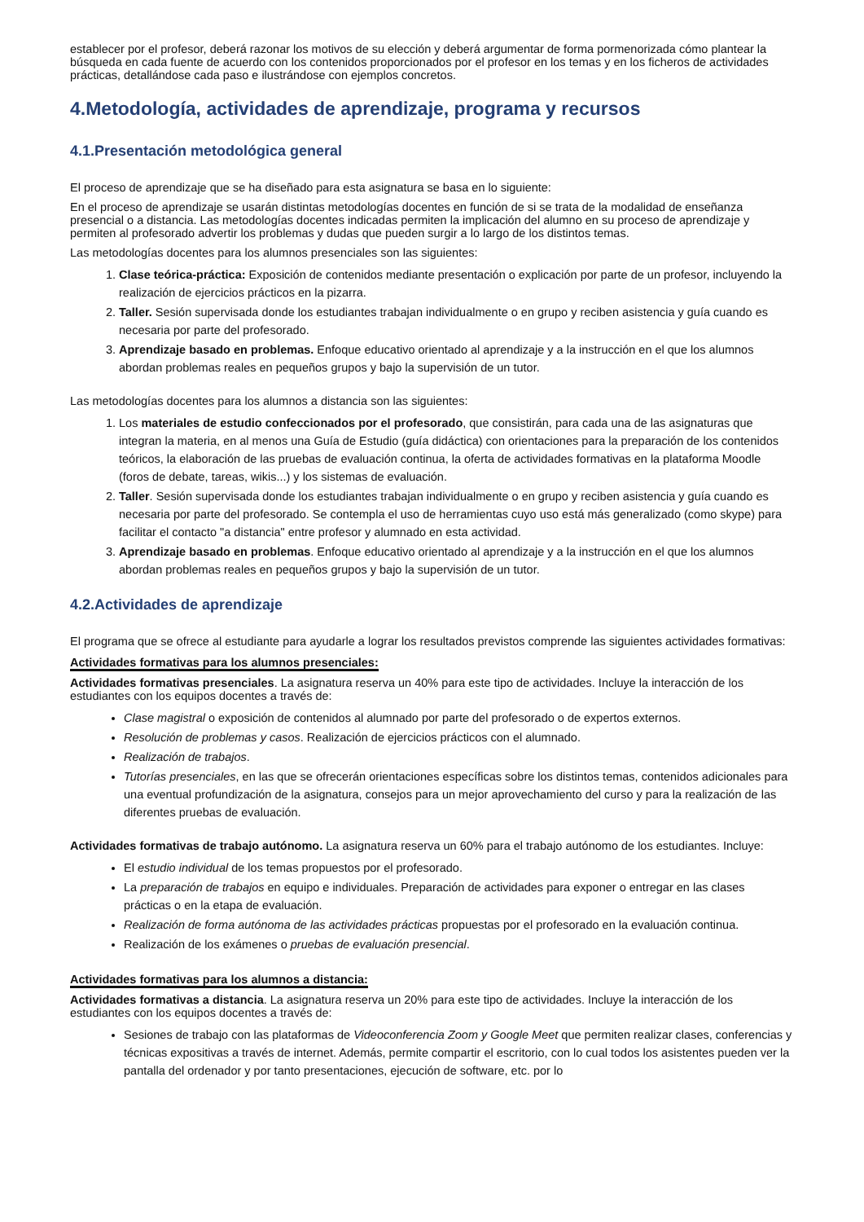establecer por el profesor, deberá razonar los motivos de su elección y deberá argumentar de forma pormenorizada cómo plantear la búsqueda en cada fuente de acuerdo con los contenidos proporcionados por el profesor en los temas y en los ficheros de actividades prácticas, detallándose cada paso e ilustrándose con ejemplos concretos.
4.Metodología, actividades de aprendizaje, programa y recursos
4.1.Presentación metodológica general
El proceso de aprendizaje que se ha diseñado para esta asignatura se basa en lo siguiente:
En el proceso de aprendizaje se usarán distintas metodologías docentes en función de si se trata de la modalidad de enseñanza presencial o a distancia. Las metodologías docentes indicadas permiten la implicación del alumno en su proceso de aprendizaje y permiten al profesorado advertir los problemas y dudas que pueden surgir a lo largo de los distintos temas.
Las metodologías docentes para los alumnos presenciales son las siguientes:
1. Clase teórica-práctica: Exposición de contenidos mediante presentación o explicación por parte de un profesor, incluyendo la realización de ejercicios prácticos en la pizarra.
2. Taller. Sesión supervisada donde los estudiantes trabajan individualmente o en grupo y reciben asistencia y guía cuando es necesaria por parte del profesorado.
3. Aprendizaje basado en problemas. Enfoque educativo orientado al aprendizaje y a la instrucción en el que los alumnos abordan problemas reales en pequeños grupos y bajo la supervisión de un tutor.
Las metodologías docentes para los alumnos a distancia son las siguientes:
1. Los materiales de estudio confeccionados por el profesorado, que consistirán, para cada una de las asignaturas que integran la materia, en al menos una Guía de Estudio (guía didáctica) con orientaciones para la preparación de los contenidos teóricos, la elaboración de las pruebas de evaluación continua, la oferta de actividades formativas en la plataforma Moodle (foros de debate, tareas, wikis...) y los sistemas de evaluación.
2. Taller. Sesión supervisada donde los estudiantes trabajan individualmente o en grupo y reciben asistencia y guía cuando es necesaria por parte del profesorado. Se contempla el uso de herramientas cuyo uso está más generalizado (como skype) para facilitar el contacto "a distancia" entre profesor y alumnado en esta actividad.
3. Aprendizaje basado en problemas. Enfoque educativo orientado al aprendizaje y a la instrucción en el que los alumnos abordan problemas reales en pequeños grupos y bajo la supervisión de un tutor.
4.2.Actividades de aprendizaje
El programa que se ofrece al estudiante para ayudarle a lograr los resultados previstos comprende las siguientes actividades formativas:
Actividades formativas para los alumnos presenciales:
Actividades formativas presenciales. La asignatura reserva un 40% para este tipo de actividades. Incluye la interacción de los estudiantes con los equipos docentes a través de:
Clase magistral o exposición de contenidos al alumnado por parte del profesorado o de expertos externos.
Resolución de problemas y casos. Realización de ejercicios prácticos con el alumnado.
Realización de trabajos.
Tutorías presenciales, en las que se ofrecerán orientaciones específicas sobre los distintos temas, contenidos adicionales para una eventual profundización de la asignatura, consejos para un mejor aprovechamiento del curso y para la realización de las diferentes pruebas de evaluación.
Actividades formativas de trabajo autónomo. La asignatura reserva un 60% para el trabajo autónomo de los estudiantes. Incluye:
El estudio individual de los temas propuestos por el profesorado.
La preparación de trabajos en equipo e individuales. Preparación de actividades para exponer o entregar en las clases prácticas o en la etapa de evaluación.
Realización de forma autónoma de las actividades prácticas propuestas por el profesorado en la evaluación continua.
Realización de los exámenes o pruebas de evaluación presencial.
Actividades formativas para los alumnos a distancia:
Actividades formativas a distancia. La asignatura reserva un 20% para este tipo de actividades. Incluye la interacción de los estudiantes con los equipos docentes a través de:
Sesiones de trabajo con las plataformas de Videoconferencia Zoom y Google Meet que permiten realizar clases, conferencias y técnicas expositivas a través de internet. Además, permite compartir el escritorio, con lo cual todos los asistentes pueden ver la pantalla del ordenador y por tanto presentaciones, ejecución de software, etc. por lo